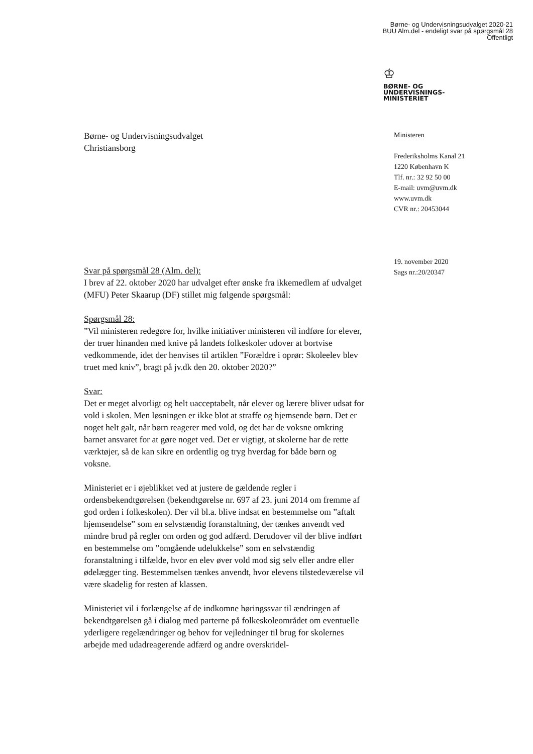Børne- og Undervisningsudvalget 2020-21
BUU Alm.del - endeligt svar på spørgsmål 28
Offentligt
♔
BØRNE- OG
UNDERVISNINGS-
MINISTERIET
Ministeren
Frederiksholms Kanal 21
1220 København K
Tlf. nr.: 32 92 50 00
E-mail: uvm@uvm.dk
www.uvm.dk
CVR nr.: 20453044
19. november 2020
Sags nr.:20/20347
Børne- og Undervisningsudvalget
Christiansborg
Svar på spørgsmål 28 (Alm. del):
I brev af 22. oktober 2020 har udvalget efter ønske fra ikkemedlem af udvalget (MFU) Peter Skaarup (DF) stillet mig følgende spørgsmål:
Spørgsmål 28:
”Vil ministeren redegøre for, hvilke initiativer ministeren vil indføre for elever, der truer hinanden med knive på landets folkeskoler udover at bortvise vedkommende, idet der henvises til artiklen ”Forældre i oprør: Skoleelev blev truet med kniv”, bragt på jv.dk den 20. oktober 2020?”
Svar:
Det er meget alvorligt og helt uacceptabelt, når elever og lærere bliver udsat for vold i skolen. Men løsningen er ikke blot at straffe og hjemsende børn. Det er noget helt galt, når børn reagerer med vold, og det har de voksne omkring barnet ansvaret for at gøre noget ved. Det er vigtigt, at skolerne har de rette værktøjer, så de kan sikre en ordentlig og tryg hverdag for både børn og voksne.
Ministeriet er i øjeblikket ved at justere de gældende regler i ordensbekendtgørelsen (bekendtgørelse nr. 697 af 23. juni 2014 om fremme af god orden i folkeskolen). Der vil bl.a. blive indsat en bestemmelse om ”aftalt hjemsendelse” som en selvstændig foranstaltning, der tænkes anvendt ved mindre brud på regler om orden og god adfærd. Derudover vil der blive indført en bestemmelse om ”omgående udelukkelse” som en selvstændig foranstaltning i tilfælde, hvor en elev øver vold mod sig selv eller andre eller ødelægger ting. Bestemmelsen tænkes anvendt, hvor elevens tilstedeværelse vil være skadelig for resten af klassen.
Ministeriet vil i forlængelse af de indkomne høringssvar til ændringen af bekendtgørelsen gå i dialog med parterne på folkeskoleområdet om eventuelle yderligere regelændringer og behov for vejledninger til brug for skolernes arbejde med udadreagerende adfærd og andre overskridel-